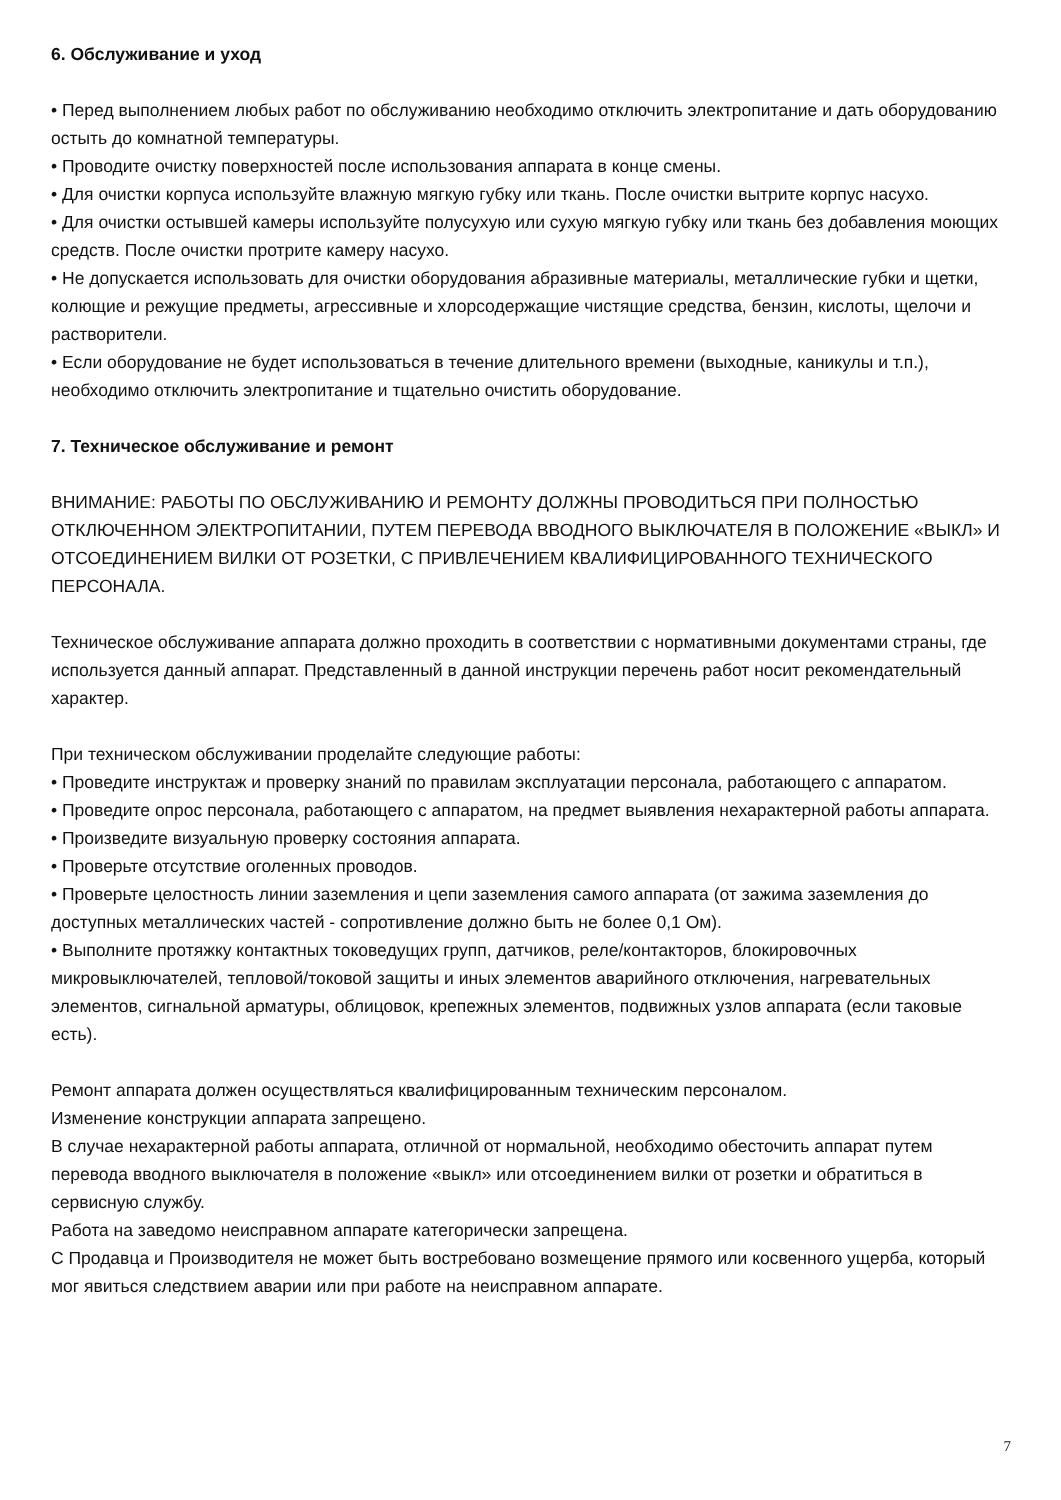6. Обслуживание и уход
• Перед выполнением любых работ по обслуживанию необходимо отключить электропитание и дать оборудованию остыть до комнатной температуры.
• Проводите очистку поверхностей после использования аппарата в конце смены.
• Для очистки корпуса используйте влажную мягкую губку или ткань. После очистки вытрите корпус насухо.
• Для очистки остывшей камеры используйте полусухую или сухую мягкую губку или ткань без добавления моющих средств. После очистки протрите камеру насухо.
• Не допускается использовать для очистки оборудования абразивные материалы, металлические губки и щетки, колющие и режущие предметы, агрессивные и хлорсодержащие чистящие средства, бензин, кислоты, щелочи и растворители.
• Если оборудование не будет использоваться в течение длительного времени (выходные, каникулы и т.п.), необходимо отключить электропитание и тщательно очистить оборудование.
7. Техническое обслуживание и ремонт
ВНИМАНИЕ: РАБОТЫ ПО ОБСЛУЖИВАНИЮ И РЕМОНТУ ДОЛЖНЫ ПРОВОДИТЬСЯ ПРИ ПОЛНОСТЬЮ ОТКЛЮЧЕННОМ ЭЛЕКТРОПИТАНИИ, ПУТЕМ ПЕРЕВОДА ВВОДНОГО ВЫКЛЮЧАТЕЛЯ В ПОЛОЖЕНИЕ «ВЫКЛ» И ОТСОЕДИНЕНИЕМ ВИЛКИ ОТ РОЗЕТКИ, С ПРИВЛЕЧЕНИЕМ КВАЛИФИЦИРОВАННОГО ТЕХНИЧЕСКОГО ПЕРСОНАЛА.
Техническое обслуживание аппарата должно проходить в соответствии с нормативными документами страны, где используется данный аппарат. Представленный в данной инструкции перечень работ носит рекомендательный характер.
При техническом обслуживании проделайте следующие работы:
• Проведите инструктаж и проверку знаний по правилам эксплуатации персонала, работающего с аппаратом.
• Проведите опрос персонала, работающего с аппаратом, на предмет выявления нехарактерной работы аппарата.
• Произведите визуальную проверку состояния аппарата.
• Проверьте отсутствие оголенных проводов.
• Проверьте целостность линии заземления и цепи заземления самого аппарата (от зажима заземления до доступных металлических частей - сопротивление должно быть не более 0,1 Ом).
• Выполните протяжку контактных токоведущих групп, датчиков, реле/контакторов, блокировочных микровыключателей, тепловой/токовой защиты и иных элементов аварийного отключения, нагревательных элементов, сигнальной арматуры, облицовок, крепежных элементов, подвижных узлов аппарата (если таковые есть).
Ремонт аппарата должен осуществляться квалифицированным техническим персоналом.
Изменение конструкции аппарата запрещено.
В случае нехарактерной работы аппарата, отличной от нормальной, необходимо обесточить аппарат путем перевода вводного выключателя в положение «выкл» или отсоединением вилки от розетки и обратиться в сервисную службу.
Работа на заведомо неисправном аппарате категорически запрещена.
С Продавца и Производителя не может быть востребовано возмещение прямого или косвенного ущерба, который мог явиться следствием аварии или при работе на неисправном аппарате.
7